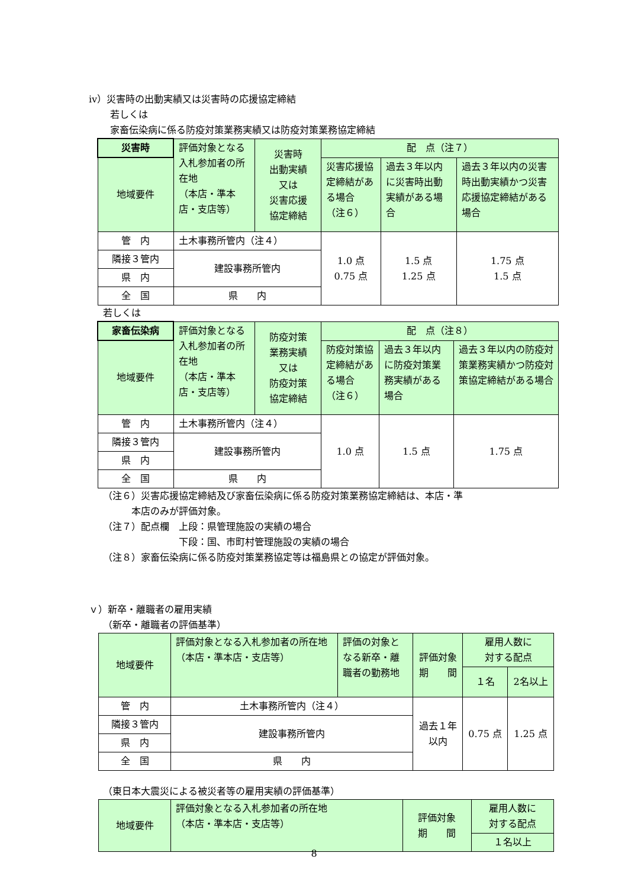ⅳ）災害時の出動実績又は災害時の応援協定締結
若しくは
家畜伝染病に係る防疫対策業務実績又は防疫対策業務協定締結
| 災害時 | 評価対象となる入札参加者の所在地 （本店・準本店・支店等） | 災害時 出動実績 又は 災害応援 協定締結 | 配 点（注７） | | |
| 地域要件 | | | 災害応援協定締結がある場合 （注６） | 過去３年以内に災害時出動実績がある場合 | 過去３年以内の災害時出動実績かつ災害応援協定締結がある場合 |
| 管 内 | 土木事務所管内（注４） | | 1.0 点 0.75 点 | 1.5 点 1.25 点 | 1.75 点 1.5 点 |
| 隣接３管内 | 建設事務所管内 | | | | |
| 県 内 | | | | | |
| 全 国 | 県 内 | | | | |
若しくは
| 家畜伝染病 | 評価対象となる入札参加者の所在地 （本店・準本店・支店等） | 防疫対策 業務実績 又は 防疫対策 協定締結 | 配 点（注８） | | |
| 地域要件 | | | 防疫対策協定締結がある場合 （注６） | 過去３年以内に防疫対策業務実績がある場合 | 過去３年以内の防疫対策業務実績かつ防疫対策協定締結がある場合 |
| 管 内 | 土木事務所管内（注４） | | 1.0 点 | 1.5 点 | 1.75 点 |
| 隣接３管内 | 建設事務所管内 | | | | |
| 県 内 | | | | | |
| 全 国 | 県 内 | | | | |
（注６）災害応援協定締結及び家畜伝染病に係る防疫対策業務協定締結は、本店・準
　　　本店のみが評価対象。
（注７）配点欄　上段：県管理施設の実績の場合
　　　　　　　　下段：国、市町村管理施設の実績の場合
（注８）家畜伝染病に係る防疫対策業務協定等は福島県との協定が評価対象。
ｖ）新卒・離職者の雇用実績
（新卒・離職者の評価基準）
| 地域要件 | 評価対象となる入札参加者の所在地 （本店・準本店・支店等） | 評価の対象となる新卒・離職者の勤務地 | 評価対象 期 間 | 雇用人数に 対する配点 | |
| | | | | １名 | 2名以上 |
| 管 内 | 土木事務所管内（注４） | | 過去１年 以内 | 0.75 点 | 1.25 点 |
| 隣接３管内 | 建設事務所管内 | | | | |
| 県 内 | | | | | |
| 全 国 | 県 内 | | | | |
（東日本大震災による被災者等の雇用実績の評価基準）
| 地域要件 | 評価対象となる入札参加者の所在地 （本店・準本店・支店等） | 評価対象 期 間 | 雇用人数に 対する配点 |
| | | | １名以上 |
8